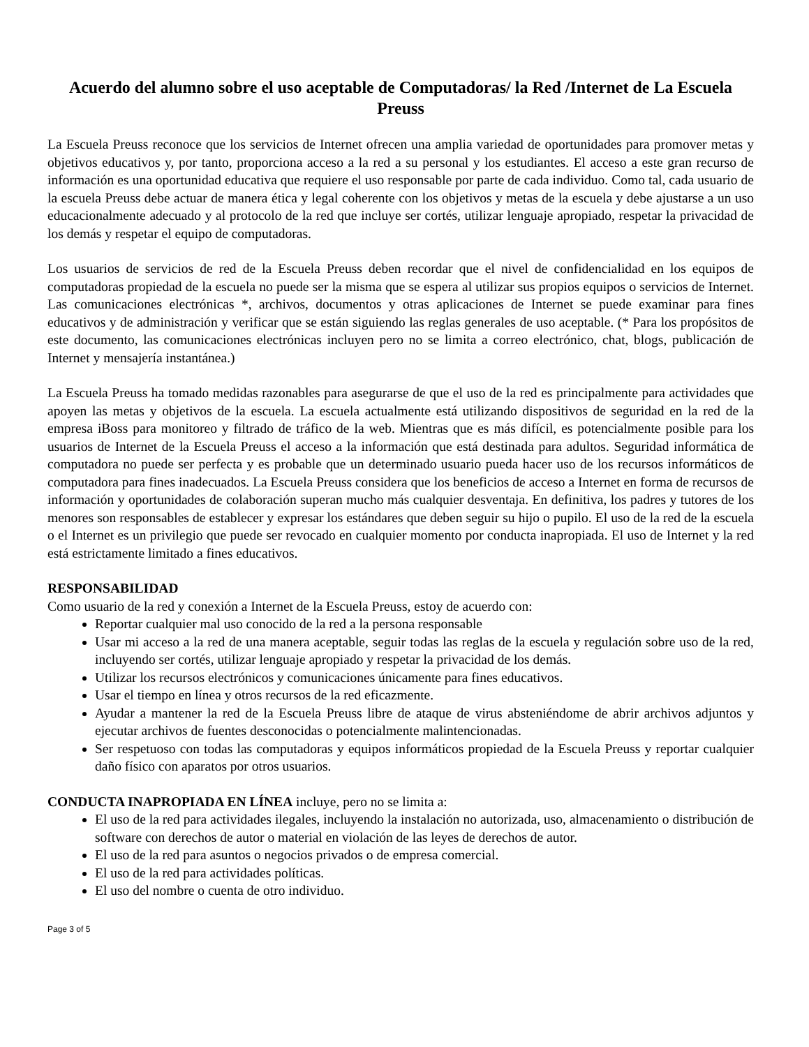Acuerdo del alumno sobre el uso aceptable de Computadoras/ la Red /Internet de La Escuela Preuss
La Escuela Preuss reconoce que los servicios de Internet ofrecen una amplia variedad de oportunidades para promover metas y objetivos educativos y, por tanto, proporciona acceso a la red a su personal y los estudiantes. El acceso a este gran recurso de información es una oportunidad educativa que requiere el uso responsable por parte de cada individuo. Como tal, cada usuario de la escuela Preuss debe actuar de manera ética y legal coherente con los objetivos y metas de la escuela y debe ajustarse a un uso educacionalmente adecuado y al protocolo de la red que incluye ser cortés, utilizar lenguaje apropiado, respetar la privacidad de los demás y respetar el equipo de computadoras.
Los usuarios de servicios de red de la Escuela Preuss deben recordar que el nivel de confidencialidad en los equipos de computadoras propiedad de la escuela no puede ser la misma que se espera al utilizar sus propios equipos o servicios de Internet. Las comunicaciones electrónicas *, archivos, documentos y otras aplicaciones de Internet se puede examinar para fines educativos y de administración y verificar que se están siguiendo las reglas generales de uso aceptable. (* Para los propósitos de este documento, las comunicaciones electrónicas incluyen pero no se limita a correo electrónico, chat, blogs, publicación de Internet y mensajería instantánea.)
La Escuela Preuss ha tomado medidas razonables para asegurarse de que el uso de la red es principalmente para actividades que apoyen las metas y objetivos de la escuela. La escuela actualmente está utilizando dispositivos de seguridad en la red de la empresa iBoss para monitoreo y filtrado de tráfico de la web. Mientras que es más difícil, es potencialmente posible para los usuarios de Internet de la Escuela Preuss el acceso a la información que está destinada para adultos. Seguridad informática de computadora no puede ser perfecta y es probable que un determinado usuario pueda hacer uso de los recursos informáticos de computadora para fines inadecuados. La Escuela Preuss considera que los beneficios de acceso a Internet en forma de recursos de información y oportunidades de colaboración superan mucho más cualquier desventaja. En definitiva, los padres y tutores de los menores son responsables de establecer y expresar los estándares que deben seguir su hijo o pupilo. El uso de la red de la escuela o el Internet es un privilegio que puede ser revocado en cualquier momento por conducta inapropiada. El uso de Internet y la red está estrictamente limitado a fines educativos.
RESPONSABILIDAD
Como usuario de la red y conexión a Internet de la Escuela Preuss, estoy de acuerdo con:
Reportar cualquier mal uso conocido de la red a la persona responsable
Usar mi acceso a la red de una manera aceptable, seguir todas las reglas de la escuela y regulación sobre uso de la red, incluyendo ser cortés, utilizar lenguaje apropiado y respetar la privacidad de los demás.
Utilizar los recursos electrónicos y comunicaciones únicamente para fines educativos.
Usar el tiempo en línea y otros recursos de la red eficazmente.
Ayudar a mantener la red de la Escuela Preuss libre de ataque de virus absteniéndome de abrir archivos adjuntos y ejecutar archivos de fuentes desconocidas o potencialmente malintencionadas.
Ser respetuoso con todas las computadoras y equipos informáticos propiedad de la Escuela Preuss y reportar cualquier daño físico con aparatos por otros usuarios.
CONDUCTA INAPROPIADA EN LÍNEA incluye, pero no se limita a:
El uso de la red para actividades ilegales, incluyendo la instalación no autorizada, uso, almacenamiento o distribución de software con derechos de autor o material en violación de las leyes de derechos de autor.
El uso de la red para asuntos o negocios privados o de empresa comercial.
El uso de la red para actividades políticas.
El uso del nombre o cuenta de otro individuo.
Page 3 of 5